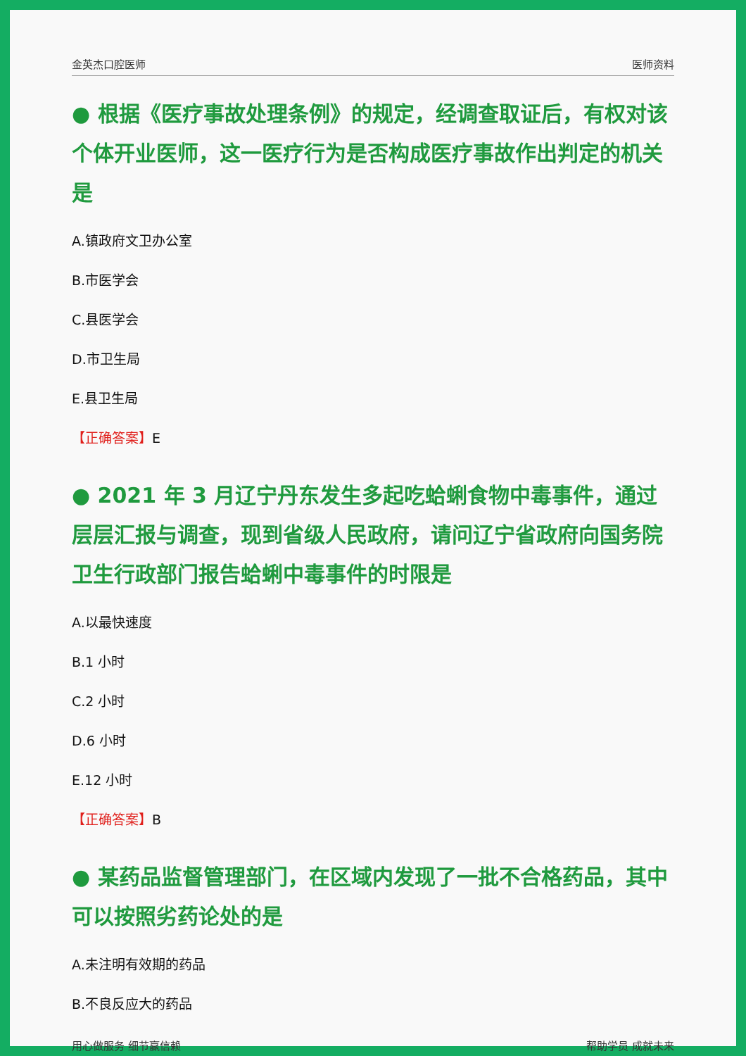金英杰口腔医师 医师资料
● 根据《医疗事故处理条例》的规定，经调查取证后，有权对该个体开业医师，这一医疗行为是否构成医疗事故作出判定的机关是
A.镇政府文卫办公室
B.市医学会
C.县医学会
D.市卫生局
E.县卫生局
【正确答案】E
● 2021 年 3 月辽宁丹东发生多起吃蛤蜊食物中毒事件，通过层层汇报与调查，现到省级人民政府，请问辽宁省政府向国务院卫生行政部门报告蛤蜊中毒事件的时限是
A.以最快速度
B.1 小时
C.2 小时
D.6 小时
E.12 小时
【正确答案】B
● 某药品监督管理部门，在区域内发现了一批不合格药品，其中可以按照劣药论处的是
A.未注明有效期的药品
B.不良反应大的药品
用心做服务 细节赢信赖 帮助学员 成就未来